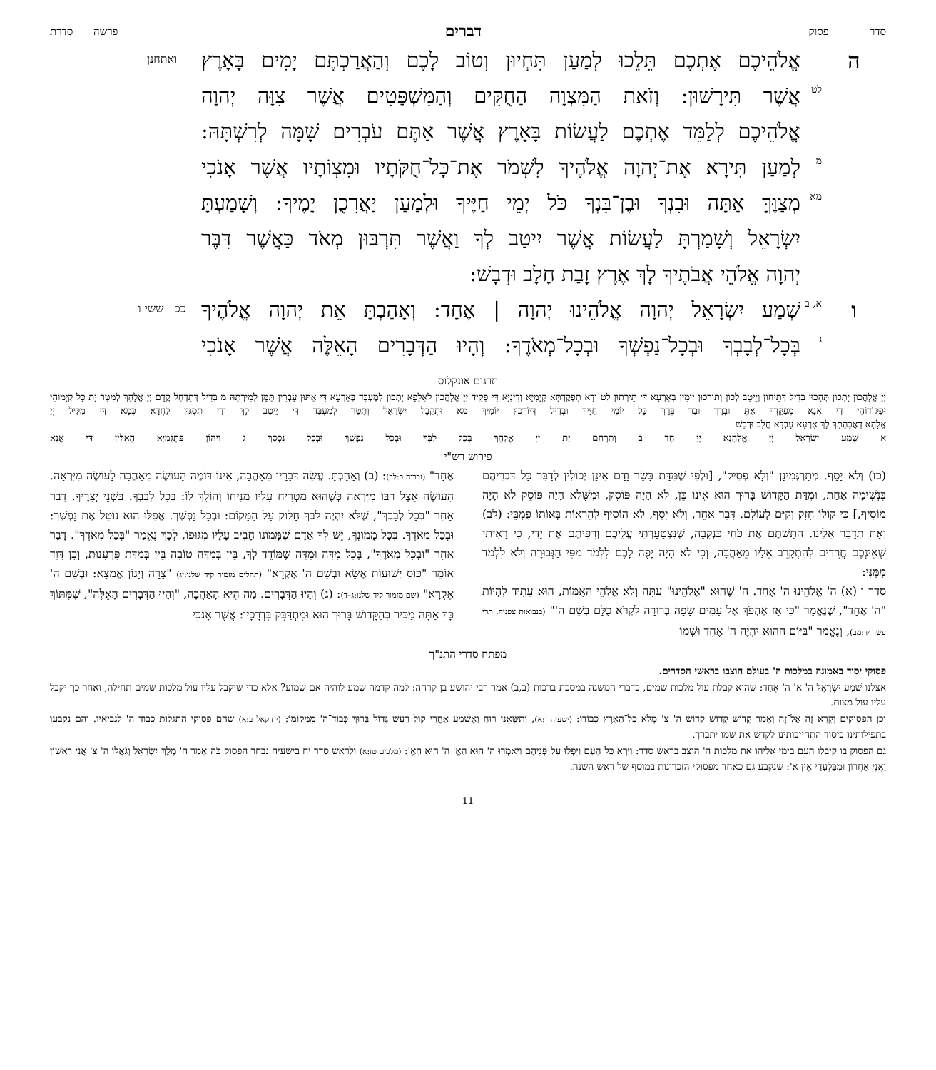סדר פסוק דברים פרשה סדרת
ה אֱלֹהֵיכֶם אֶתְכֶם תֵּלֵכוּ לְמַעַן תִּחְיוּן וְטוֹב לָכֶם וְהַאֲרַכְתֶּם יָמִים בָּאָרֶץ
ואתחנן
לט
אֲשֶׁר תִּירָשׁוּן: וְזֹאת הַמִּצְוָה הַחֻקִּים וְהַמִּשְׁפָּטִים אֲשֶׁר צִוָּה יְהוָה
אֱלֹהֵיכֶם לְלַמֵּד אֶתְכֶם לַעֲשׂוֹת בָּאָרֶץ אֲשֶׁר אַתֶּם עֹבְרִים שָׁמָּה לְרִשְׁתָּהּ:
מ
לְמַעַן תִּירָא אֶת־יְהוָה אֱלֹהֶיךָ לִשְׁמֹר אֶת־כָּל־חֻקֹּתָיו וּמִצְוֹתָיו אֲשֶׁר אָנֹכִי
מא
מְצַוֶּךָּ אַתָּה וּבִנְךָ וּבֶן־בִּנְךָ כֹּל יְמֵי חַיֶּיךָ וּלְמַעַן יַאֲרִכֻן יָמֶיךָ: וְשָׁמַעְתָּ
יִשְׂרָאֵל וְשָׁמַרְתָּ לַעֲשׂוֹת אֲשֶׁר יִיטַב לְךָ וַאֲשֶׁר תִּרְבּוּן מְאֹד כַּאֲשֶׁר דִּבֶּר
יְהוָה אֱלֹהֵי אֲבֹתֶיךָ לָךְ אֶרֶץ זָבַת חָלָב וּדְבָשׁ:
ו
א, ב
שְׁמַע יִשְׂרָאֵל יְהוָה אֱלֹהֵינוּ יְהוָה | אֶחָד: וְאָהַבְתָּ אֵת יְהוָה אֱלֹהֶיךָ
ככ ששי ו
ג
בְּכָל־לְבָבְךָ וּבְכָל־נַפְשְׁךָ וּבְכָל־מְאֹדֶךָ: וְהָיוּ הַדְּבָרִים הָאֵלֶּה אֲשֶׁר אָנֹכִי
תרגום אונקלוס
יְיָ אֱלָהֲכוֹן יָתְכוֹן תְּהָכוּן בְּדִיל דְּתֵיחוֹן וְיֵיטַב לְכוֹן וְתוֹרְכוּן יוֹמִין בְּאַרְעָא דִּי תֵּירְתוּן לט וְדָא תַפְקֶדְתָּא קְיָמַיָּא וְדִינַיָּא דִּי פַקִּיד יְיָ אֱלָהֲכוֹן לְאַלָּפָא יָתְכוֹן לְמֶעְבַּד בְּאַרְעָא דִּי אַתּוּן עָבְרִין תַּמָּן לְמֵירְתַהּ מ בְּדִיל דְּתִדְחַל קֳדָם יְיָ אֱלָהָךְ לְמִטַּר יָת כָּל קְיָמוֹהִי וּפִקּוֹדוֹהִי דִּי אֲנָא מְפַקֵּדְךְ אַתְּ וּבְרָךְ וּבַר בְּרָךְ כָּל יוֹמֵי חַיָּיךְ וּבְדִיל דְּיוֹרְכוּן יוֹמָיךְ מא וּתְקַבֵּל יִשְׂרָאֵל וְתִטַּר לְמֶעְבַּד דִּי יֵיטַב לָךְ וְדִי תִסְגּוּן לַחֲדָא כְּמָא דִּי מַלִּיל יְיָ
אֱלָהָא דַאֲבָהָתָךְ לָךְ אַרְעָא עָבְדָא חֲלַב וּדְבַשׁ
א שְׁמַע יִשְׂרָאֵל יְיָ אֱלָהָנָא יְיָ חָד ב וְתִרְחַם יָת יְיָ אֱלָהָךְ בְּכָל לִבָּךְ וּבְכָל נַפְשָׁךְ וּבְכָל נִכְסָךְ ג וִיהוֹן פִּתְגָּמַיָּא הָאִלֵּין דִּי אֲנָא
פירוש רש"י
(כז) וְלֹא יָסָף. מְתַרְגְּמִינָן "וְלָא פְסִיק", [וּלְפִי שֶׁמִּדַּת בָּשָׂר וָדָם אֵינָן יְכוֹלִין לְדַבֵּר כָּל דִּבְרֵיהֶם בִּנְשִׁימָה אַחַת, וּמִדַּת הַקָּדוֹשׁ בָּרוּךְ הוּא אֵינוֹ כֵּן, לֹא הָיָה פּוֹסֵק, וּמִשֶּׁלֹּא הָיָה פּוֹסֵק לֹא הָיָה מוֹסִיף,] כִּי קוֹלוֹ חָזָק וְקַיָּם לְעוֹלָם. דָּבָר אַחֵר, וְלֹא יָסָף, לֹא הוֹסִיף לְהֵרָאוֹת בְּאוֹתוֹ פֻּמְבֵּי: (לב) וְאַתְּ תְּדַבֵּר אֵלֵינוּ. הִתַּשְׁתֶּם אֶת כֹּחִי כִּנְקֵבָה, שֶׁנִּצְטַעַרְתִּי עֲלֵיכֶם וְרִפִּיתֶם אֶת יָדִי, כִּי רָאִיתִי שֶׁאֵינְכֶם חֲרֵדִים לְהִתְקָרֵב אֵלַיו מֵאַהֲבָה, וְכִי לֹא הָיָה יָפֶה לָכֶם לִלְמֹד מִפִּי הַגְּבוּרָה וְלֹא לִלְמֹד מִמֶּנִּי:
סדר ו (א) ה' אֱלֹהֵינוּ ה' אֶחָד. ה' שֶׁהוּא "אֱלֹהֵינוּ" עַתָּה וְלֹא אֱלֹהֵי הָאֻמּוֹת, הוּא עָתִיד לִהְיוֹת "ה' אֶחָד", שֶׁנֶּאֱמַר "כִּי אָז אֶהְפֹּךְ אֶל עַמִּים שָׂפָה בְרוּרָה לִקְרֹא כֻלָּם בְּשֵׁם ה'" (בנבואות צפניה, תרי עשר יד:מב), וְנֶאֱמַר "בַּיּוֹם הַהוּא יִהְיֶה ה' אֶחָד וּשְׁמוֹ
אֶחָד" (זכריה כ:לב): (ב) וְאָהַבְתָּ. עֲשֵׂה דְּבָרָיו מֵאַהֲבָה, אֵינוֹ דּוֹמֶה הָעוֹשֶׂה מֵאַהֲבָה לָעוֹשֶׂה מִיִּרְאָה. הָעוֹשֶׂה אֵצֶל רַבּוֹ מִיִּרְאָה כְּשֶׁהוּא מַטְרִיחַ עָלָיו מַנִּיחוֹ וְהוֹלֵךְ לוֹ: בְּכָל לְבָבְךָ. בִּשְׁנֵי יְצָרֶיךָ. דָּבָר אַחֵר "בְּכָל לְבָבְךָ", שֶׁלֹּא יִהְיֶה לִבְּךָ חָלוּק עַל הַמָּקוֹם: וּבְכָל נַפְשְׁךָ. אֲפִלּוּ הוּא נוֹטֵל אֶת נַפְשְׁךָ: וּבְכָל מְאֹדֶךָ. בְּכָל מָמוֹנְךָ, יֵשׁ לְךָ אָדָם שֶׁמָּמוֹנוֹ חָבִיב עָלָיו מִגּוּפוֹ, לְכָךְ נֶאֱמַר "בְּכָל מְאֹדֶךָ". דָּבָר אַחֵר "וּבְכָל מְאֹדֶךָ", בְּכָל מִדָּה וּמִדָּה שֶׁמּוֹדֵד לְךָ, בֵּין בְּמִדָּה טוֹבָה בֵּין בְּמִדַּת פֻּרְעָנוּת, וְכֵן דָּוִד אוֹמֵר "כּוֹס יְשׁוּעוֹת אֶשָּׂא וּבְשֵׁם ה' אֶקְרָא" (תהלים מזמור קיד שלנו:יג) "צָרָה וְיָגוֹן אֶמְצָא: וּבְשֵׁם ה' אֶקְרָא" (שם מזמור קיד שלנו:ג–ד): (ג) וְהָיוּ הַדְּבָרִים. מַה הִיא הָאַהֲבָה, "וְהָיוּ הַדְּבָרִים הָאֵלֶּה", שֶׁמִּתּוֹךְ כָּךְ אַתָּה מַכִּיר בְּהַקָּדוֹשׁ בָּרוּךְ הוּא וּמִתְדַּבֵּק בִּדְרָכָיו: אֲשֶׁר אָנֹכִי
מפתח סדרי התנ"ך
פסוקי יסוד באמונה במלכות ה' בעולם הוצבו בראשי הסדרים.
אצלנו שְׁמַע יִשְׂרָאֵל ה' א' ה' אֶחָד: שהוא קבלת עול מלכות שמים, כדברי המשנה במסכת ברכות (ב,ב) אמר רבי יהושע בן קרחה: למה קדמה שמע לוהיה אם שמוע? אלא כדי שיקבל עליו עול מלכות שמים תחילה, ואחר כך יקבל עליו עול מצות.
וכן הפסוקים וְקָרָא זֶה אֶל־זֶה וְאָמַר קָדוֹשׁ קָדוֹשׁ קָדוֹשׁ ה' צ' מְלֹא כָל־הָאָרֶץ כְּבוֹדוֹ: (ישעיה ו:א), וַתִּשָּׂאֵנִי רוּחַ וָאֶשְׁמַע אַחֲרַי קוֹל רַעַשׁ גָּדוֹל בָּרוּךְ כְּבוֹד־ה' מִמְּקוֹמוֹ: (יחזקאל ב:א) שהם פסוקי התגלות כבוד ה' לנביאיו. והם נקבעו בתפילותינו כיסוד התחייבותינו לקדש את שמו יתברך.
גם הפסוק בו קיבלו העם בימי אליהו את מלכות ה' הוצב בראש סדר: וַיַּרְא כָּל־הָעָם וַיִּפְּלוּ עַל־פְּנֵיהֶם וַיֹּאמְרוּ ה' הוּא הָאֱ' ה' הוּא הָאֱ': (מלכים טז:א) ולראש סדר יח בישעיה נבחר הפסוק כֹּה־אָמַר ה' מֶלֶךְ־יִשְׂרָאֵל וְגֹאֲלוֹ ה' צ' אֲנִי רִאשׁוֹן וַאֲנִי אַחֲרוֹן וּמִבַּלְעָדַי אֵין א': שנקבע גם כאחד מפסוקי הזכרונות במוסף של ראש השנה.
11